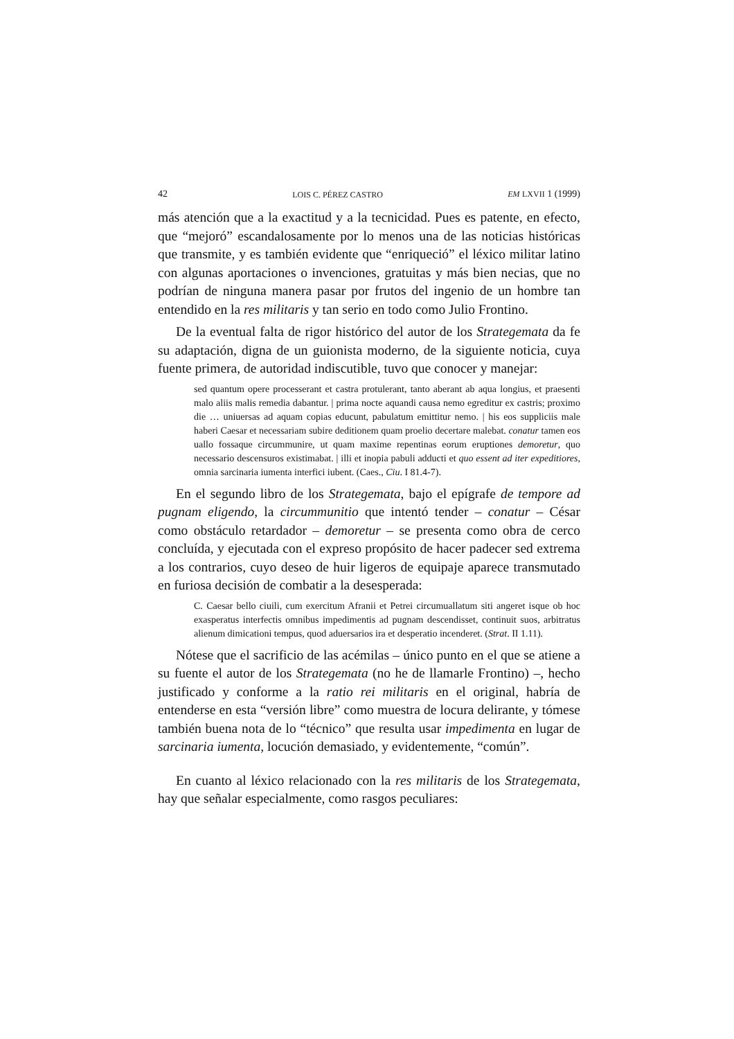42 LOIS C. PÉREZ CASTRO EM LXVII 1 (1999)
más atención que a la exactitud y a la tecnicidad. Pues es patente, en efecto, que “mejoró” escandalosamente por lo menos una de las noticias históricas que transmite, y es también evidente que “enriqueció” el léxico militar latino con algunas aportaciones o invenciones, gratuitas y más bien necias, que no podrían de ninguna manera pasar por frutos del ingenio de un hombre tan entendido en la res militaris y tan serio en todo como Julio Frontino.
De la eventual falta de rigor histórico del autor de los Strategemata da fe su adaptación, digna de un guionista moderno, de la siguiente noticia, cuya fuente primera, de autoridad indiscutible, tuvo que conocer y manejar:
sed quantum opere processerant et castra protulerant, tanto aberant ab aqua longius, et praesenti malo aliis malis remedia dabantur. | prima nocte aquandi causa nemo egreditur ex castris; proximo die … uniuersas ad aquam copias educunt, pabulatum emittitur nemo. | his eos suppliciis male haberi Caesar et necessariam subire deditionem quam proelio decertare malebat. conatur tamen eos uallo fossaque circummunire, ut quam maxime repentinas eorum eruptiones demoretur, quo necessario descensuros existimabat. | illi et inopia pabuli adducti et quo essent ad iter expeditiores, omnia sarcinaria iumenta interfici iubent. (Caes., Ciu. I 81.4-7).
En el segundo libro de los Strategemata, bajo el epígrafe de tempore ad pugnam eligendo, la circummunitio que intentó tender – conatur – César como obstáculo retardador – demoretur – se presenta como obra de cerco concluída, y ejecutada con el expreso propósito de hacer padecer sed extrema a los contrarios, cuyo deseo de huir ligeros de equipaje aparece transmutado en furiosa decisión de combatir a la desesperada:
C. Caesar bello ciuili, cum exercitum Afranii et Petrei circumuallatum siti angeret isque ob hoc exasperatus interfectis omnibus impedimentis ad pugnam descendisset, continuit suos, arbitratus alienum dimicationi tempus, quod aduersarios ira et desperatio incenderet. (Strat. II 1.11).
Nótese que el sacrificio de las acémilas – único punto en el que se atiene a su fuente el autor de los Strategemata (no he de llamarle Frontino) –, hecho justificado y conforme a la ratio rei militaris en el original, habría de entenderse en esta “versión libre” como muestra de locura delirante, y tómese también buena nota de lo “técnico” que resulta usar impedimenta en lugar de sarcinaria iumenta, locución demasiado, y evidentemente, “común”.
En cuanto al léxico relacionado con la res militaris de los Strategemata, hay que señalar especialmente, como rasgos peculiares: